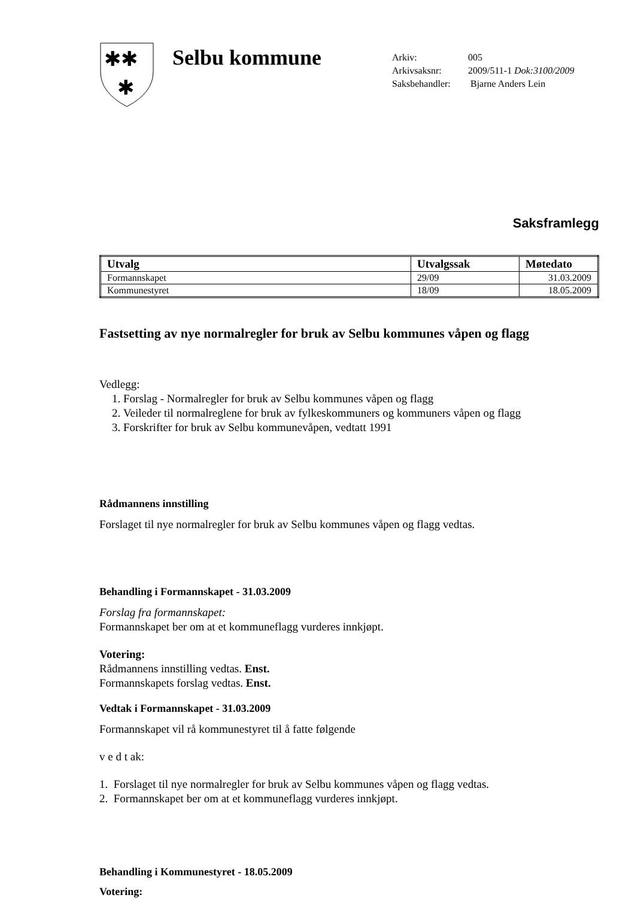✱✱
✱
Selbu kommune
| Arkiv: | 005 |
| Arkivsaksnr: | 2009/511-1 Dok:3100/2009 |
| Saksbehandler: | Bjarne Anders Lein |
Saksframlegg
| Utvalg | Utvalgssak | Møtedato |
| --- | --- | --- |
| Formannskapet | 29/09 | 31.03.2009 |
| Kommunestyret | 18/09 | 18.05.2009 |
Fastsetting av nye normalregler for bruk av Selbu kommunes våpen og flagg
Vedlegg:
1. Forslag - Normalregler for bruk av Selbu kommunes våpen og flagg
2. Veileder til normalreglene for bruk av fylkeskommuners og kommuners våpen og flagg
3. Forskrifter for bruk av Selbu kommunevåpen, vedtatt 1991
Rådmannens innstilling
Forslaget til nye normalregler for bruk av Selbu kommunes våpen og flagg vedtas.
Behandling i Formannskapet - 31.03.2009
Forslag fra formannskapet:
Formannskapet ber om at et kommuneflagg vurderes innkjøpt.
Votering:
Rådmannens innstilling vedtas. Enst.
Formannskapets forslag vedtas. Enst.
Vedtak i Formannskapet - 31.03.2009
Formannskapet vil rå kommunestyret til å fatte følgende
v e d t ak:
1. Forslaget til nye normalregler for bruk av Selbu kommunes våpen og flagg vedtas.
2. Formannskapet ber om at et kommuneflagg vurderes innkjøpt.
Behandling i Kommunestyret - 18.05.2009
Votering: